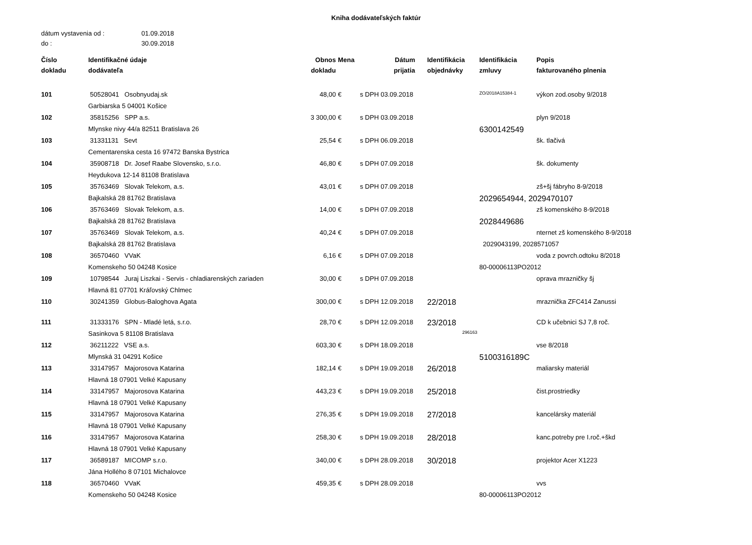Kniha dodávateľských faktúr
dátum vystavenia od : 01.09.2018
do : 30.09.2018
| Číslo dokladu | Identifikačné údaje dodávateľa | Obnos dokladu | Mena | Dátum prijatia | Identifikácia objednávky | Identifikácia zmluvy | Popis fakturovaného plnenia |
| --- | --- | --- | --- | --- | --- | --- | --- |
| 101 | 50528041 Osobnyudaj.sk | 48,00 | € | s DPH 03.09.2018 | | ZO/2018A15384-1 | výkon zod.osoby 9/2018 |
| | Garbiarska 5 04001 Košice | | | | | | |
| 102 | 35815256 SPP a.s. | 3 300,00 | € | s DPH 03.09.2018 | | | plyn 9/2018 |
| | Mlynske nivy 44/a 82511 Bratislava 26 | | | | | 6300142549 | |
| 103 | 31331131 Sevt | 25,54 | € | s DPH 06.09.2018 | | | šk. tlačivá |
| | Cementarenska cesta 16 97472 Banska Bystrica | | | | | | |
| 104 | 35908718 Dr. Josef Raabe Slovensko, s.r.o. | 46,80 | € | s DPH 07.09.2018 | | | šk. dokumenty |
| | Heydukova 12-14 81108 Bratislava | | | | | | |
| 105 | 35763469 Slovak Telekom, a.s. | 43,01 | € | s DPH 07.09.2018 | | | zš+šj fábryho 8-9/2018 |
| | Bajkalská 28 81762 Bratislava | | | | | 2029654944, 2029470107 | |
| 106 | 35763469 Slovak Telekom, a.s. | 14,00 | € | s DPH 07.09.2018 | | | zš komenského 8-9/2018 |
| | Bajkalská 28 81762 Bratislava | | | | | 2028449686 | |
| 107 | 35763469 Slovak Telekom, a.s. | 40,24 | € | s DPH 07.09.2018 | | | nternet zš komenského 8-9/2018 |
| | Bajkalská 28 81762 Bratislava | | | | | 2029043199, 2028571057 | |
| 108 | 36570460 VVaK | 6,16 | € | s DPH 07.09.2018 | | | voda z povrch.odtoku 8/2018 |
| | Komenskeho 50 04248 Kosice | | | | | 80-00006113PO2012 | |
| 109 | 10798544 Juraj Liszkai - Servis - chladiarenských zariaden | 30,00 | € | s DPH 07.09.2018 | | | oprava mrazničky šj |
| | Hlavná 81 07701 Kráľovský Chlmec | | | | | | |
| 110 | 30241359 Globus-Baloghova Agata | 300,00 | € | s DPH 12.09.2018 | 22/2018 | | mraznička ZFC414 Zanussi |
| 111 | 31333176 SPN - Mladé letá, s.r.o. | 28,70 | € | s DPH 12.09.2018 | 23/2018 | | CD k učebnici SJ 7,8 roč. |
| | Sasinkova 5 81108 Bratislava | | | | 296163 | | |
| 112 | 36211222 VSE a.s. | 603,30 | € | s DPH 18.09.2018 | | | vse 8/2018 |
| | Mlynská 31 04291 Košice | | | | | 5100316189C | |
| 113 | 33147957 Majorosova Katarina | 182,14 | € | s DPH 19.09.2018 | 26/2018 | | maliarsky materiál |
| | Hlavná 18 07901 Velké Kapusany | | | | | | |
| 114 | 33147957 Majorosova Katarina | 443,23 | € | s DPH 19.09.2018 | 25/2018 | | čist.prostriedky |
| | Hlavná 18 07901 Velké Kapusany | | | | | | |
| 115 | 33147957 Majorosova Katarina | 276,35 | € | s DPH 19.09.2018 | 27/2018 | | kancelársky materiál |
| | Hlavná 18 07901 Velké Kapusany | | | | | | |
| 116 | 33147957 Majorosova Katarina | 258,30 | € | s DPH 19.09.2018 | 28/2018 | | kanc.potreby pre I.roč.+škd |
| | Hlavná 18 07901 Velké Kapusany | | | | | | |
| 117 | 36589187 MICOMP s.r.o. | 340,00 | € | s DPH 28.09.2018 | 30/2018 | | projektor Acer X1223 |
| | Jána Hollého 8 07101 Michalovce | | | | | | |
| 118 | 36570460 VVaK | 459,35 | € | s DPH 28.09.2018 | | | vvs |
| | Komenskeho 50 04248 Kosice | | | | | 80-00006113PO2012 | |